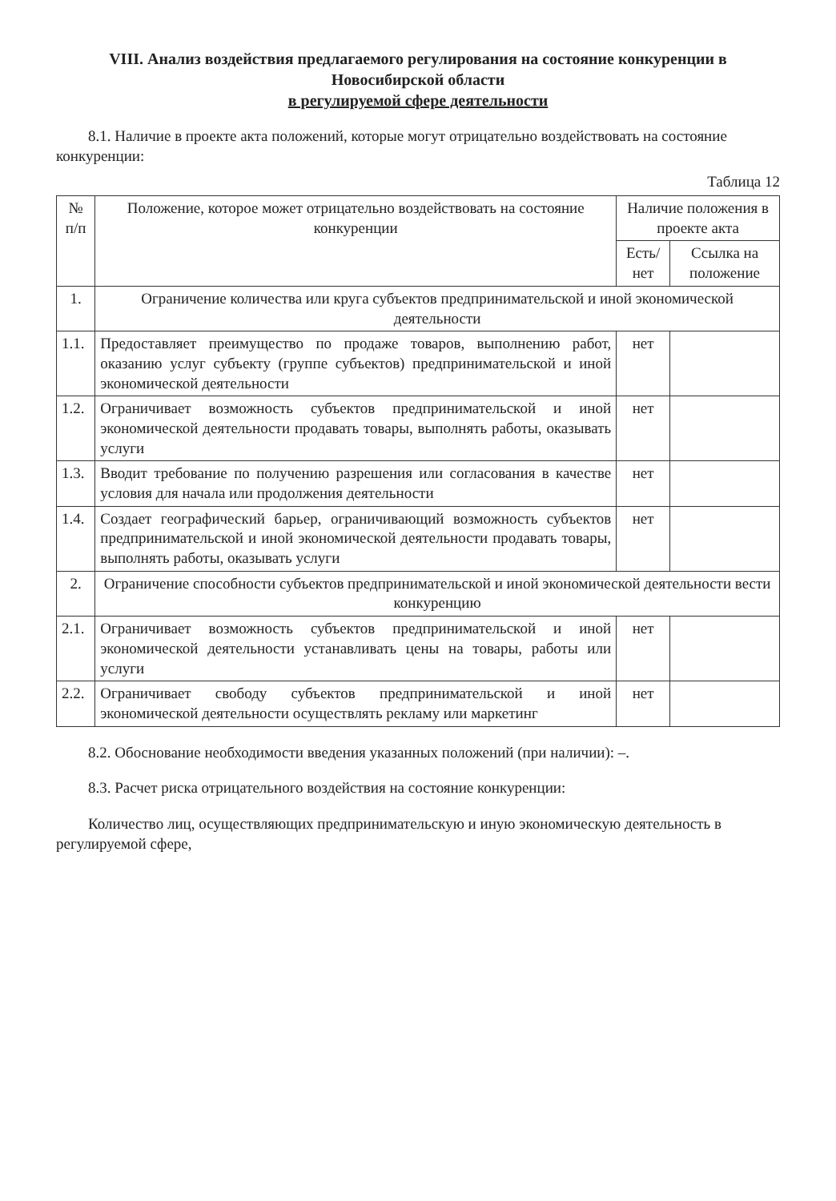VIII. Анализ воздействия предлагаемого регулирования на состояние конкуренции в Новосибирской области
в регулируемой сфере деятельности
8.1. Наличие в проекте акта положений, которые могут отрицательно воздействовать на состояние конкуренции:
Таблица 12
| № п/п | Положение, которое может отрицательно воздействовать на состояние конкуренции | Наличие положения в проекте акта | |
| --- | --- | --- | --- |
| | | Есть/нет | Ссылка на положение |
| 1. | Ограничение количества или круга субъектов предпринимательской и иной экономической деятельности | | |
| 1.1. | Предоставляет преимущество по продаже товаров, выполнению работ, оказанию услуг субъекту (группе субъектов) предпринимательской и иной экономической деятельности | нет | |
| 1.2. | Ограничивает возможность субъектов предпринимательской и иной экономической деятельности продавать товары, выполнять работы, оказывать услуги | нет | |
| 1.3. | Вводит требование по получению разрешения или согласования в качестве условия для начала или продолжения деятельности | нет | |
| 1.4. | Создает географический барьер, ограничивающий возможность субъектов предпринимательской и иной экономической деятельности продавать товары, выполнять работы, оказывать услуги | нет | |
| 2. | Ограничение способности субъектов предпринимательской и иной экономической деятельности вести конкуренцию | | |
| 2.1. | Ограничивает возможность субъектов предпринимательской и иной экономической деятельности устанавливать цены на товары, работы или услуги | нет | |
| 2.2. | Ограничивает свободу субъектов предпринимательской и иной экономической деятельности осуществлять рекламу или маркетинг | нет | |
8.2. Обоснование необходимости введения указанных положений (при наличии): –.
8.3. Расчет риска отрицательного воздействия на состояние конкуренции:
Количество лиц, осуществляющих предпринимательскую и иную экономическую деятельность в регулируемой сфере,